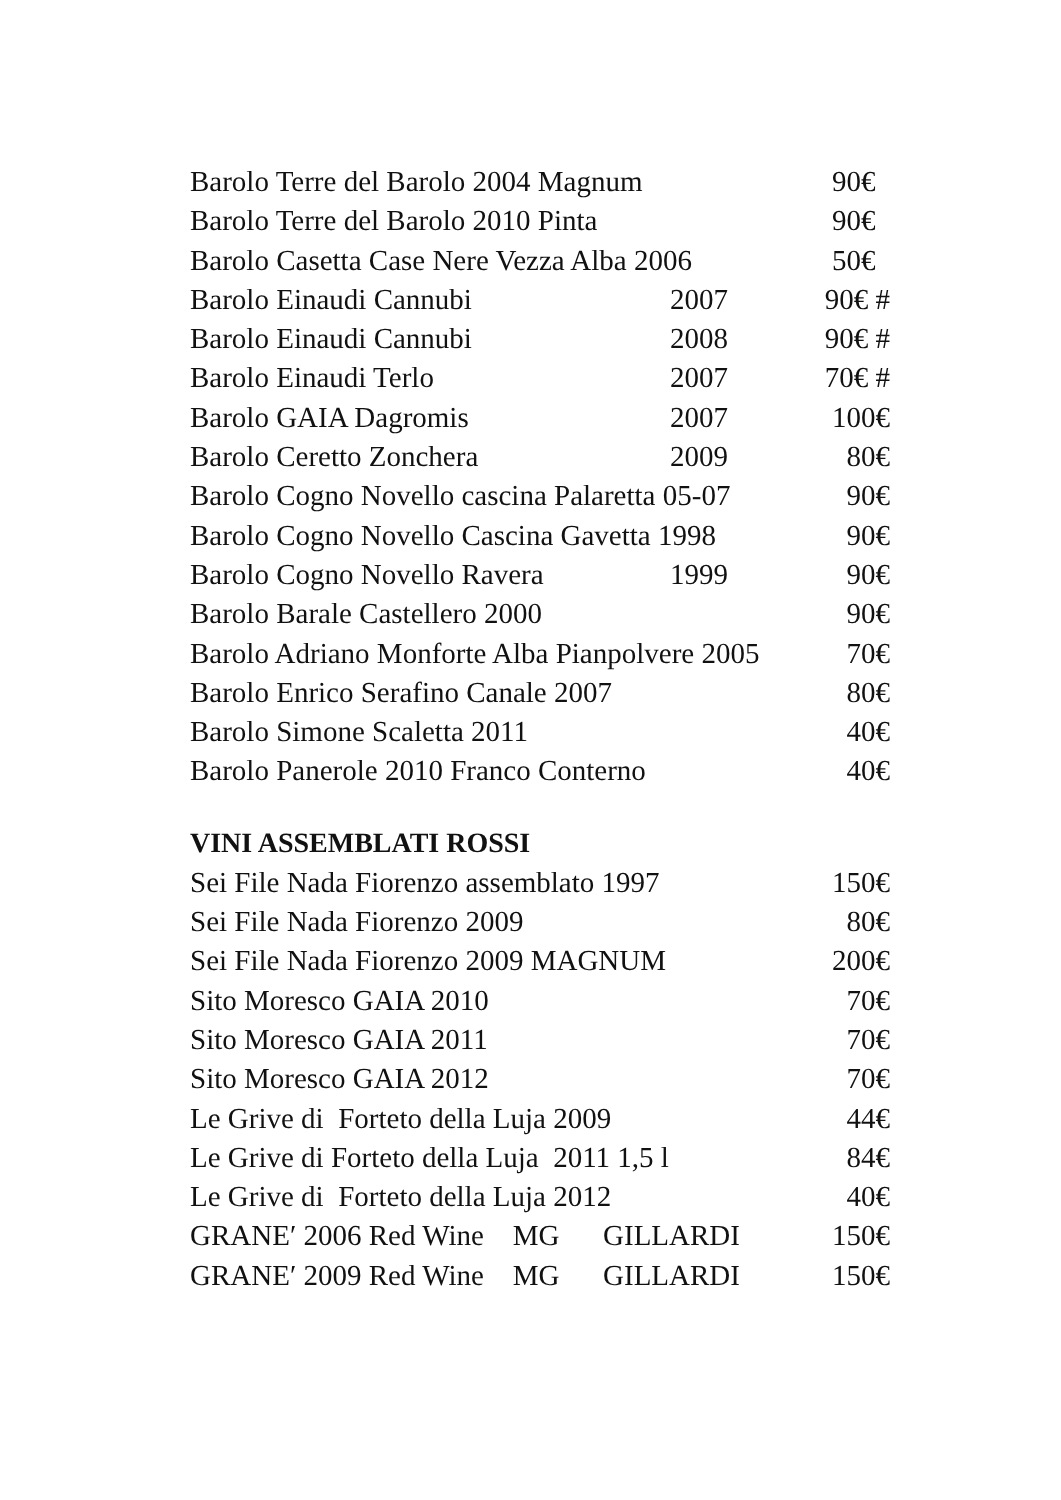Barolo Terre del Barolo 2004 Magnum 90€
Barolo Terre del Barolo 2010 Pinta 90€
Barolo Casetta Case Nere Vezza Alba 2006 50€
Barolo Einaudi Cannubi 2007 90€ #
Barolo Einaudi Cannubi 2008 90€ #
Barolo Einaudi Terlo 2007 70€ #
Barolo GAIA Dagromis 2007 100€
Barolo Ceretto Zonchera 2009 80€
Barolo Cogno Novello cascina Palaretta 05-07 90€
Barolo Cogno Novello Cascina Gavetta 1998 90€
Barolo Cogno Novello Ravera 1999 90€
Barolo Barale Castellero 2000 90€
Barolo Adriano Monforte Alba Pianpolvere 2005 70€
Barolo Enrico Serafino Canale 2007 80€
Barolo Simone Scaletta 2011 40€
Barolo Panerole 2010 Franco Conterno 40€
VINI ASSEMBLATI ROSSI
Sei File Nada Fiorenzo assemblato 1997 150€
Sei File Nada Fiorenzo 2009 80€
Sei File Nada Fiorenzo 2009 MAGNUM 200€
Sito Moresco GAIA 2010 70€
Sito Moresco GAIA 2011 70€
Sito Moresco GAIA 2012 70€
Le Grive di Forteto della Luja 2009 44€
Le Grive di Forteto della Luja 2011 1,5 l 84€
Le Grive di Forteto della Luja 2012 40€
GRANE′ 2006 Red Wine MG GILLARDI 150€
GRANE′ 2009 Red Wine MG GILLARDI 150€